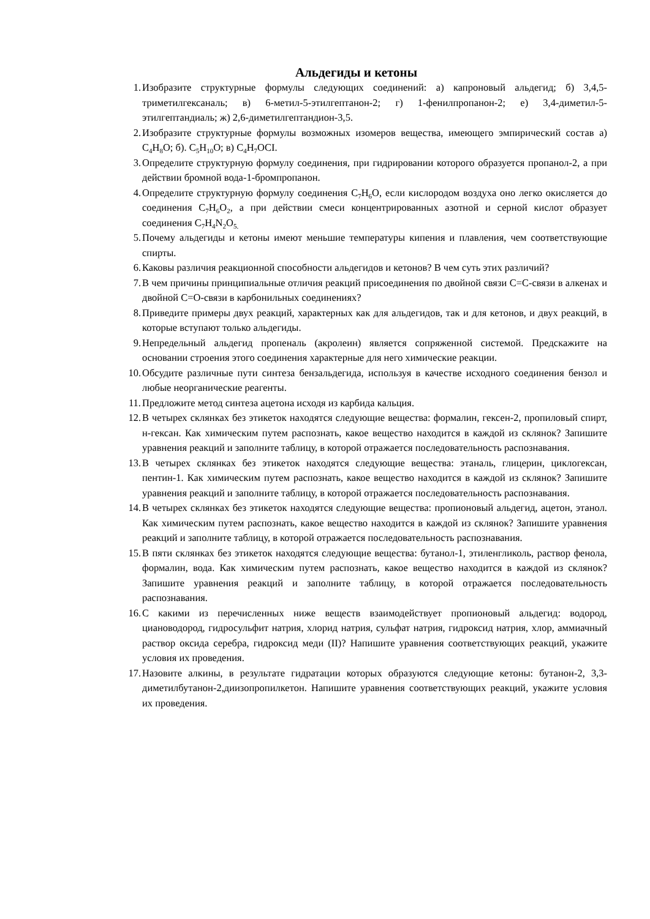Альдегиды и кетоны
1. Изобразите структурные формулы следующих соединений: а) капроновый альдегид; б) 3,4,5-триметилгексаналь; в) 6-метил-5-этилгептанон-2; г) 1-фенилпропанон-2; е) 3,4-диметил-5-этилгептандиаль; ж) 2,6-диметилгептандион-3,5.
2. Изобразите структурные формулы возможных изомеров вещества, имеющего эмпирический состав а) C<sub>4</sub>H<sub>8</sub>O; б). C<sub>5</sub>H<sub>10</sub>O; в) C<sub>4</sub>H<sub>7</sub>OCI.
3. Определите структурную формулу соединения, при гидрировании которого образуется пропанол-2, а при действии бромной вода-1-бромпропанон.
4. Определите структурную формулу соединения C<sub>7</sub>H<sub>6</sub>O, если кислородом воздуха оно легко окисляется до соединения C<sub>7</sub>H<sub>6</sub>O<sub>2</sub>, а при действии смеси концентрированных азотной и серной кислот образует соединения C<sub>7</sub>H<sub>4</sub>N<sub>2</sub>O<sub>5.</sub>
5. Почему альдегиды и кетоны имеют меньшие температуры кипения и плавления, чем соответствующие спирты.
6. Каковы различия реакционной способности альдегидов и кетонов? В чем суть этих различий?
7. В чем причины принципиальные отличия реакций присоединения по двойной связи С=С-связи в алкенах и двойной С=О-связи в карбонильных соединениях?
8. Приведите примеры двух реакций, характерных как для альдегидов, так и для кетонов, и двух реакций, в которые вступают только альдегиды.
9. Непредельный альдегид пропеналь (акролеин) является сопряженной системой. Предскажите на основании строения этого соединения характерные для него химические реакции.
10. Обсудите различные пути синтеза бензальдегида, используя в качестве исходного соединения бензол и любые неорганические реагенты.
11. Предложите метод синтеза ацетона исходя из карбида кальция.
12. В четырех склянках без этикеток находятся следующие вещества: формалин, гексен-2, пропиловый спирт, н-гексан. Как химическим путем распознать, какое вещество находится в каждой из склянок? Запишите уравнения реакций и заполните таблицу, в которой отражается последовательность распознавания.
13. В четырех склянках без этикеток находятся следующие вещества: этаналь, глицерин, циклогексан, пентин-1. Как химическим путем распознать, какое вещество находится в каждой из склянок? Запишите уравнения реакций и заполните таблицу, в которой отражается последовательность распознавания.
14. В четырех склянках без этикеток находятся следующие вещества: пропионовый альдегид, ацетон, этанол. Как химическим путем распознать, какое вещество находится в каждой из склянок? Запишите уравнения реакций и заполните таблицу, в которой отражается последовательность распознавания.
15. В пяти склянках без этикеток находятся следующие вещества: бутанол-1, этиленгликоль, раствор фенола, формалин, вода. Как химическим путем распознать, какое вещество находится в каждой из склянок? Запишите уравнения реакций и заполните таблицу, в которой отражается последовательность распознавания.
16. С какими из перечисленных ниже веществ взаимодействует пропионовый альдегид: водород, циановодород, гидросульфит натрия, хлорид натрия, сульфат натрия, гидроксид натрия, хлор, аммиачный раствор оксида серебра, гидроксид меди (II)? Напишите уравнения соответствующих реакций, укажите условия их проведения.
17. Назовите алкины, в результате гидратации которых образуются следующие кетоны: бутанон-2, 3,3-диметилбутанон-2,диизопропилкетон. Напишите уравнения соответствующих реакций, укажите условия их проведения.